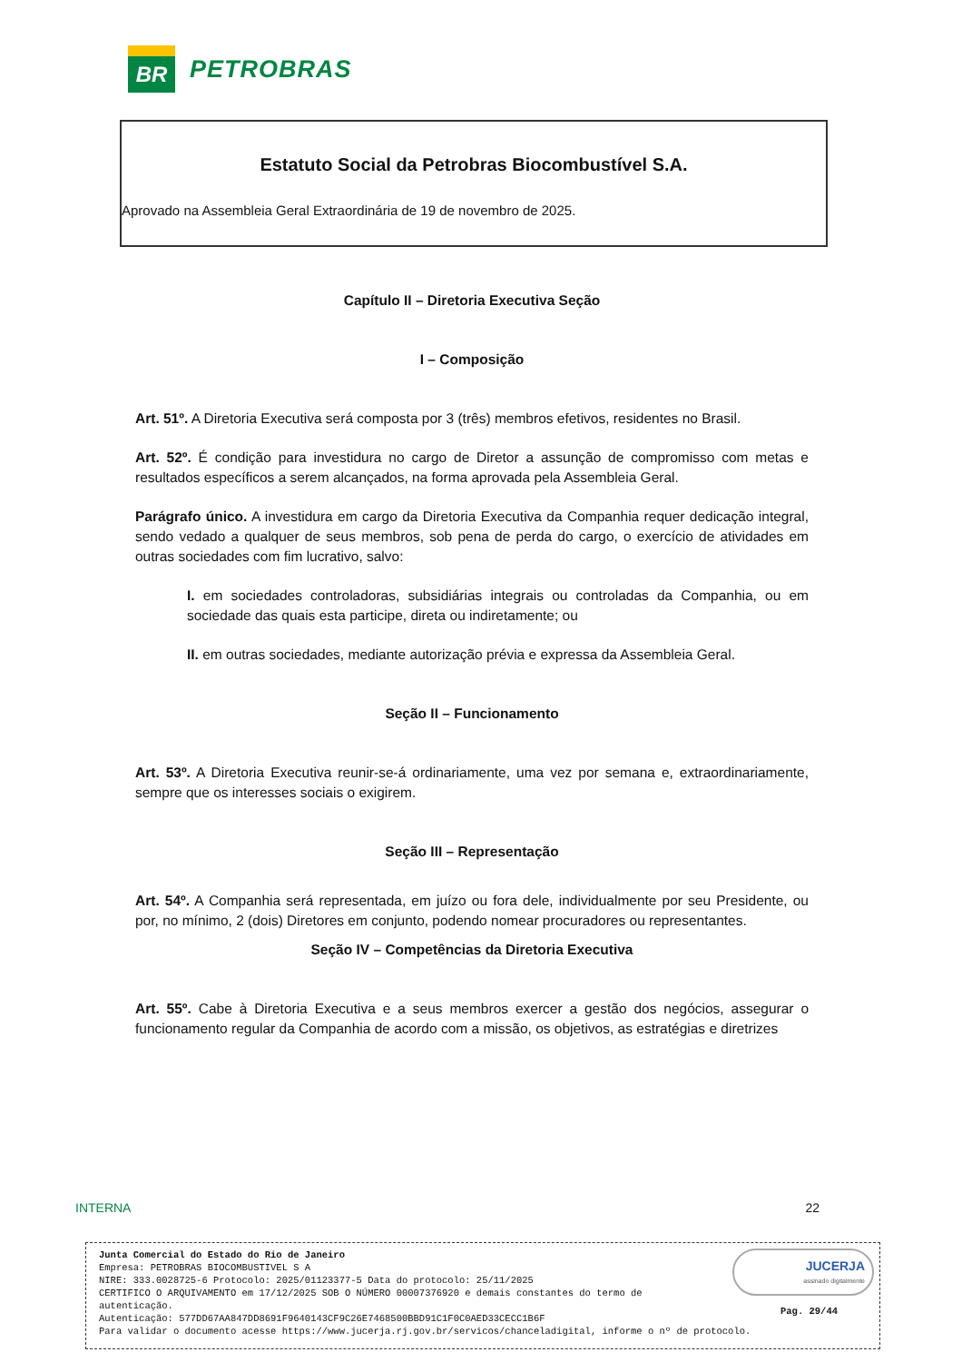BR
PETROBRAS
Estatuto Social da Petrobras Biocombustível S.A.
Aprovado na Assembleia Geral Extraordinária de 19 de novembro de 2025.
Capítulo II – Diretoria Executiva Seção
I – Composição
Art. 51º. A Diretoria Executiva será composta por 3 (três) membros efetivos, residentes no Brasil.
Art. 52º. É condição para investidura no cargo de Diretor a assunção de compromisso com metas e resultados específicos a serem alcançados, na forma aprovada pela Assembleia Geral.
Parágrafo único. A investidura em cargo da Diretoria Executiva da Companhia requer dedicação integral, sendo vedado a qualquer de seus membros, sob pena de perda do cargo, o exercício de atividades em outras sociedades com fim lucrativo, salvo:
I. em sociedades controladoras, subsidiárias integrais ou controladas da Companhia, ou em sociedade das quais esta participe, direta ou indiretamente; ou
II. em outras sociedades, mediante autorização prévia e expressa da Assembleia Geral.
Seção II – Funcionamento
Art. 53º. A Diretoria Executiva reunir-se-á ordinariamente, uma vez por semana e, extraordinariamente, sempre que os interesses sociais o exigirem.
Seção III – Representação
Art. 54º. A Companhia será representada, em juízo ou fora dele, individualmente por seu Presidente, ou por, no mínimo, 2 (dois) Diretores em conjunto, podendo nomear procuradores ou representantes.
Seção IV – Competências da Diretoria Executiva
Art. 55º. Cabe à Diretoria Executiva e a seus membros exercer a gestão dos negócios, assegurar o funcionamento regular da Companhia de acordo com a missão, os objetivos, as estratégias e diretrizes
INTERNA 22
Junta Comercial do Estado do Rio de Janeiro
Empresa: PETROBRAS BIOCOMBUSTIVEL S A
NIRE: 333.0028725-6 Protocolo: 2025/01123377-5 Data do protocolo: 25/11/2025
CERTIFICO O ARQUIVAMENTO em 17/12/2025 SOB O NÚMERO 00007376920 e demais constantes do termo de
autenticação.
Autenticação: 577DD67AA847DD8691F9640143CF9C26E7468500BBD91C1F0C0AED33CECC1B6F
Para validar o documento acesse https://www.jucerja.rj.gov.br/servicos/chanceladigital, informe o nº de protocolo.
JUCERJA
assinado digitalmente
Pag. 29/44